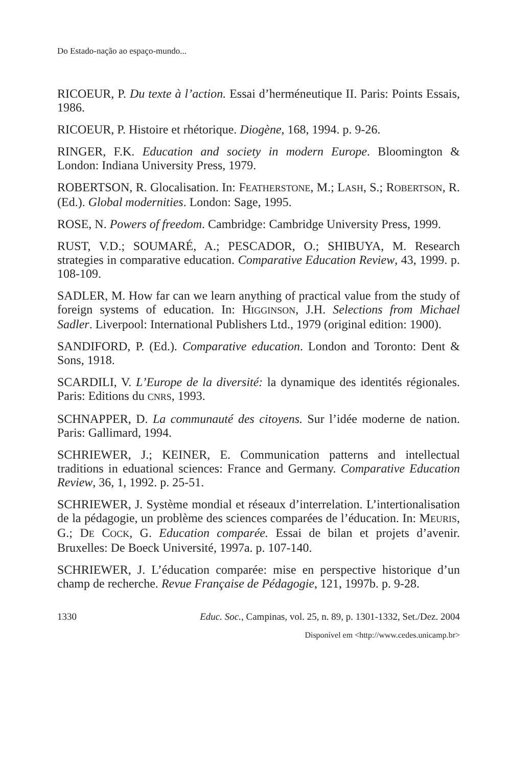Do Estado-nação ao espaço-mundo...
RICOEUR, P. Du texte à l’action. Essai d’herméneutique II. Paris: Points Essais, 1986.
RICOEUR, P. Histoire et rhétorique. Diogène, 168, 1994. p. 9-26.
RINGER, F.K. Education and society in modern Europe. Bloomington & London: Indiana University Press, 1979.
ROBERTSON, R. Glocalisation. In: FEATHERSTONE, M.; LASH, S.; ROBERTSON, R. (Ed.). Global modernities. London: Sage, 1995.
ROSE, N. Powers of freedom. Cambridge: Cambridge University Press, 1999.
RUST, V.D.; SOUMARÉ, A.; PESCADOR, O.; SHIBUYA, M. Research strategies in comparative education. Comparative Education Review, 43, 1999. p. 108-109.
SADLER, M. How far can we learn anything of practical value from the study of foreign systems of education. In: HIGGINSON, J.H. Selections from Michael Sadler. Liverpool: International Publishers Ltd., 1979 (original edition: 1900).
SANDIFORD, P. (Ed.). Comparative education. London and Toronto: Dent & Sons, 1918.
SCARDILI, V. L’Europe de la diversité: la dynamique des identités régionales. Paris: Editions du CNRS, 1993.
SCHNAPPER, D. La communauté des citoyens. Sur l’idée moderne de nation. Paris: Gallimard, 1994.
SCHRIEWER, J.; KEINER, E. Communication patterns and intellectual traditions in eduational sciences: France and Germany. Comparative Education Review, 36, 1, 1992. p. 25-51.
SCHRIEWER, J. Système mondial et réseaux d’interrelation. L’intertionalisation de la pédagogie, un problème des sciences comparées de l’éducation. In: MEURIS, G.; DE COCK, G. Education comparée. Essai de bilan et projets d’avenir. Bruxelles: De Boeck Université, 1997a. p. 107-140.
SCHRIEWER, J. L’éducation comparée: mise en perspective historique d’un champ de recherche. Revue Française de Pédagogie, 121, 1997b. p. 9-28.
1330 Educ. Soc., Campinas, vol. 25, n. 89, p. 1301-1332, Set./Dez. 2004
Disponível em <http://www.cedes.unicamp.br>